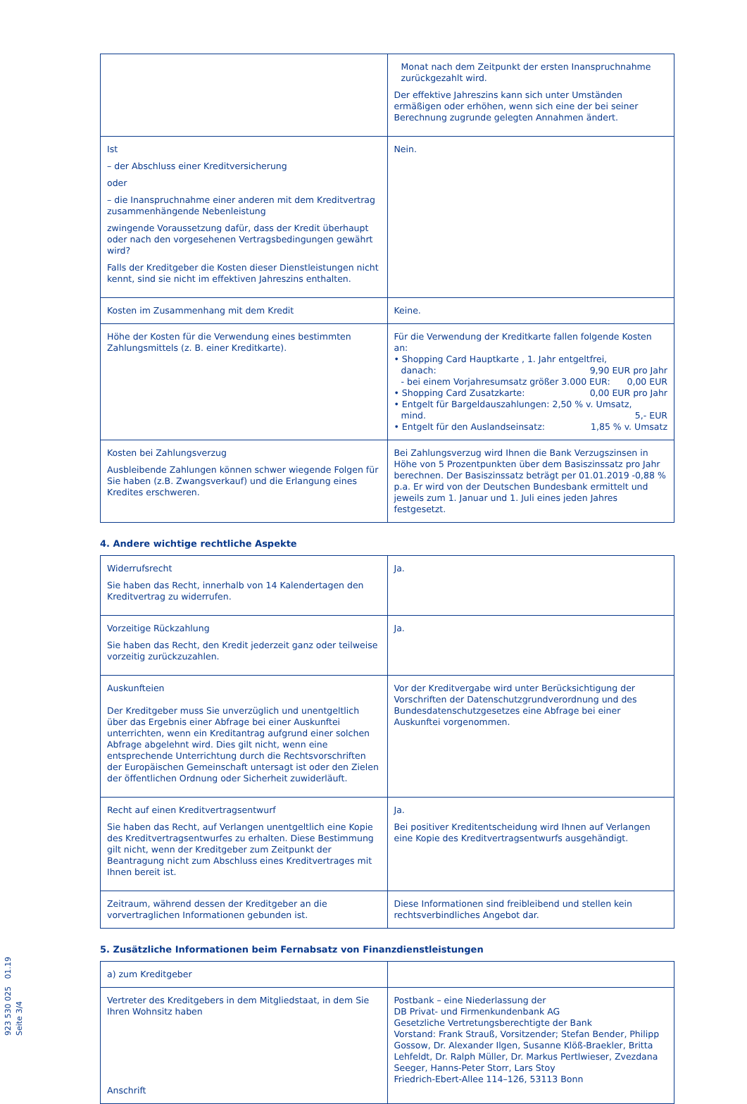923 530 025 01.19 Seite 3/4
| | Monat nach dem Zeitpunkt der ersten Inanspruchnahme zurückgezahlt wird. Der effektive Jahreszins kann sich unter Umständen ermäßigen oder erhöhen, wenn sich eine der bei seiner Berechnung zugrunde gelegten Annahmen ändert. |
| Ist – der Abschluss einer Kreditversicherung oder – die Inanspruchnahme einer anderen mit dem Kreditvertrag zusammenhängende Nebenleistung zwingende Voraussetzung dafür, dass der Kredit überhaupt oder nach den vorgesehenen Vertragsbedingungen gewährt wird? Falls der Kreditgeber die Kosten dieser Dienstleistungen nicht kennt, sind sie nicht im effektiven Jahreszins enthalten. | Nein. |
| Kosten im Zusammenhang mit dem Kredit | Keine. |
| Höhe der Kosten für die Verwendung eines bestimmten Zahlungsmittels (z. B. einer Kreditkarte). | Für die Verwendung der Kreditkarte fallen folgende Kosten an: • Shopping Card Hauptkarte , 1. Jahr entgeltfrei, danach: 9,90 EUR pro Jahr - bei einem Vorjahresumsatz größer 3.000 EUR: 0,00 EUR • Shopping Card Zusatzkarte: 0,00 EUR pro Jahr • Entgelt für Bargeldauszahlungen: 2,50 % v. Umsatz, mind. 5,- EUR • Entgelt für den Auslandseinsatz: 1,85 % v. Umsatz |
| Kosten bei Zahlungsverzug Ausbleibende Zahlungen können schwer wiegende Folgen für Sie haben (z.B. Zwangsverkauf) und die Erlangung eines Kredites erschweren. | Bei Zahlungsverzug wird Ihnen die Bank Verzugszinsen in Höhe von 5 Prozentpunkten über dem Basiszinssatz pro Jahr berechnen. Der Basiszinssatz beträgt per 01.01.2019 -0,88 % p.a. Er wird von der Deutschen Bundesbank ermittelt und jeweils zum 1. Januar und 1. Juli eines jeden Jahres festgesetzt. |
4. Andere wichtige rechtliche Aspekte
| Widerrufsrecht Sie haben das Recht, innerhalb von 14 Kalendertagen den Kreditvertrag zu widerrufen. | Ja. |
| Vorzeitige Rückzahlung Sie haben das Recht, den Kredit jederzeit ganz oder teilweise vorzeitig zurückzuzahlen. | Ja. |
| Auskunfteien Der Kreditgeber muss Sie unverzüglich und unentgeltlich über das Ergebnis einer Abfrage bei einer Auskunftei unterrichten, wenn ein Kreditantrag aufgrund einer solchen Abfrage abgelehnt wird. Dies gilt nicht, wenn eine entsprechende Unterrichtung durch die Rechtsvorschriften der Europäischen Gemeinschaft untersagt ist oder den Zielen der öffentlichen Ordnung oder Sicherheit zuwiderläuft. | Vor der Kreditvergabe wird unter Berücksichtigung der Vorschriften der Datenschutzgrundverordnung und des Bundesdatenschutzgesetzes eine Abfrage bei einer Auskunftei vorgenommen. |
| Recht auf einen Kreditvertragsentwurf Sie haben das Recht, auf Verlangen unentgeltlich eine Kopie des Kreditvertragsentwurfes zu erhalten. Diese Bestimmung gilt nicht, wenn der Kreditgeber zum Zeitpunkt der Beantragung nicht zum Abschluss eines Kreditvertrages mit Ihnen bereit ist. | Ja. Bei positiver Kreditentscheidung wird Ihnen auf Verlangen eine Kopie des Kreditvertragsentwurfs ausgehändigt. |
| Zeitraum, während dessen der Kreditgeber an die vorvertraglichen Informationen gebunden ist. | Diese Informationen sind freibleibend und stellen kein rechtsverbindliches Angebot dar. |
5. Zusätzliche Informationen beim Fernabsatz von Finanzdienstleistungen
| a) zum Kreditgeber | |
| Vertreter des Kreditgebers in dem Mitgliedstaat, in dem Sie Ihren Wohnsitz haben Anschrift | Postbank – eine Niederlassung der DB Privat- und Firmenkundenbank AG Gesetzliche Vertretungsberechtigte der Bank Vorstand: Frank Strauß, Vorsitzender; Stefan Bender, Philipp Gossow, Dr. Alexander Ilgen, Susanne Klöß-Braekler, Britta Lehfeldt, Dr. Ralph Müller, Dr. Markus Pertlwieser, Zvezdana Seeger, Hanns-Peter Storr, Lars Stoy Friedrich-Ebert-Allee 114–126, 53113 Bonn |